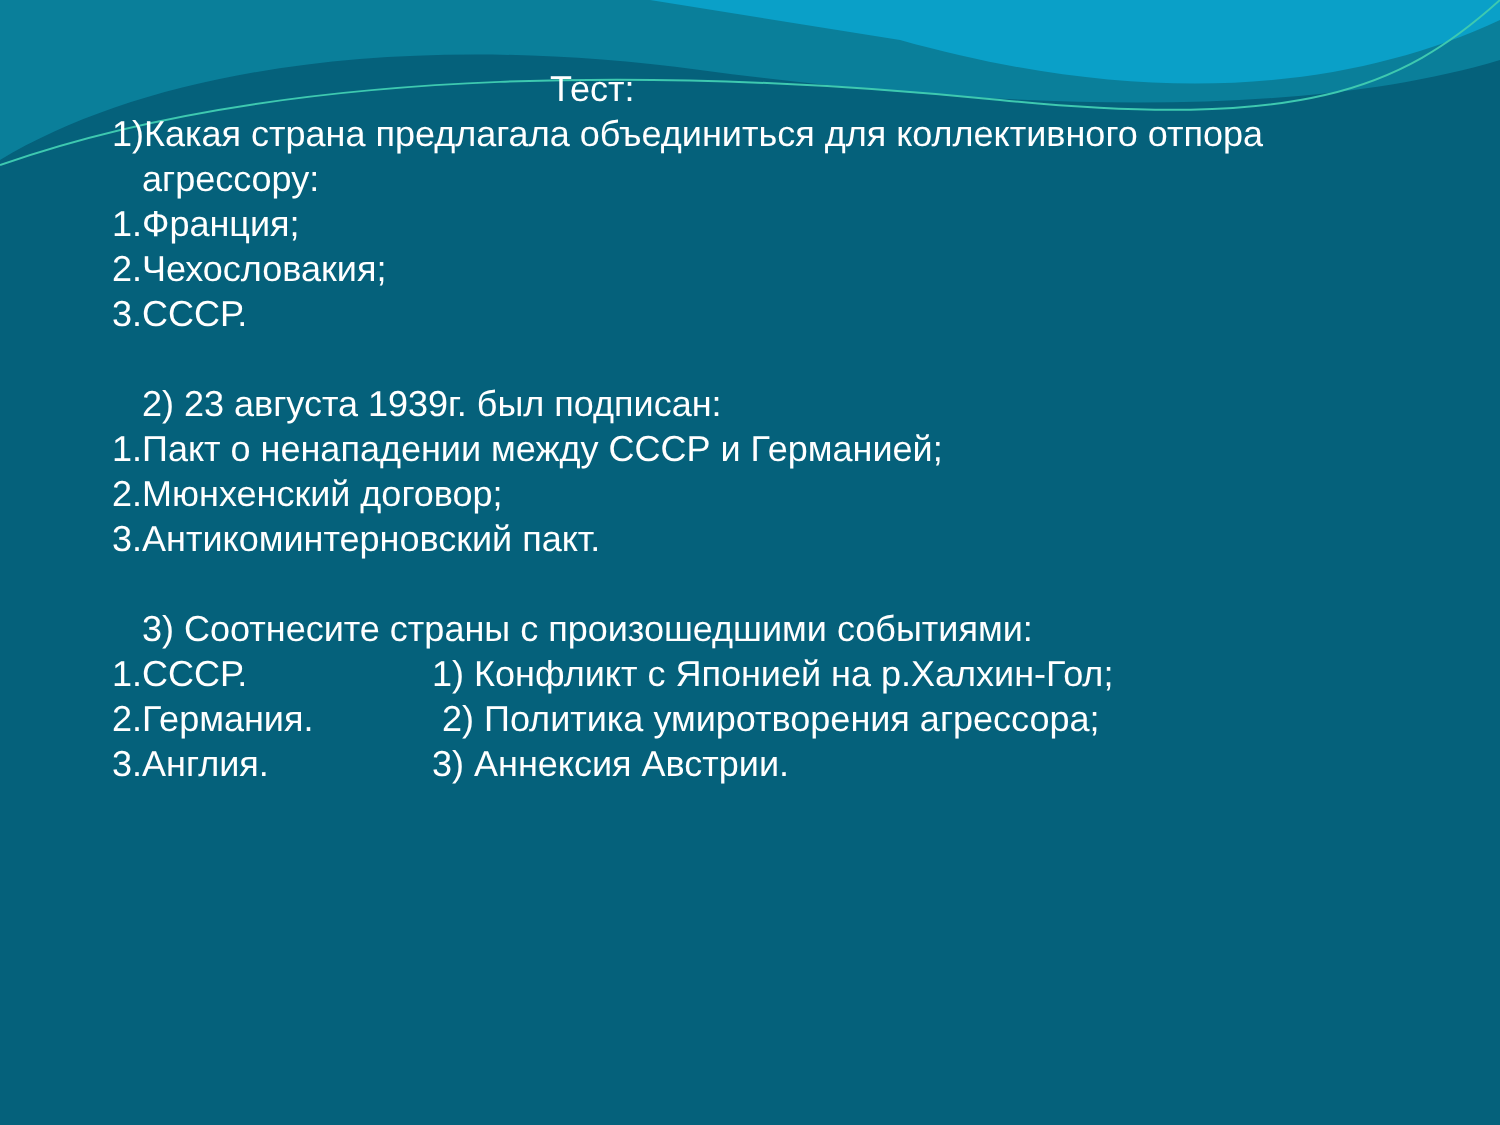Тест:
1)Какая страна предлагала объединиться для коллективного отпора
агрессору:
1.Франция;
2.Чехословакия;
3.СССР.
2) 23 августа 1939г. был подписан:
1.Пакт о ненападении между СССР и Германией;
2.Мюнхенский договор;
3.Антикоминтерновский пакт.
3) Соотнесите страны с произошедшими событиями:
1.СССР. 1) Конфликт с Японией на р.Халхин-Гол;
2.Германия. 2) Политика умиротворения агрессора;
3.Англия. 3) Аннексия Австрии.